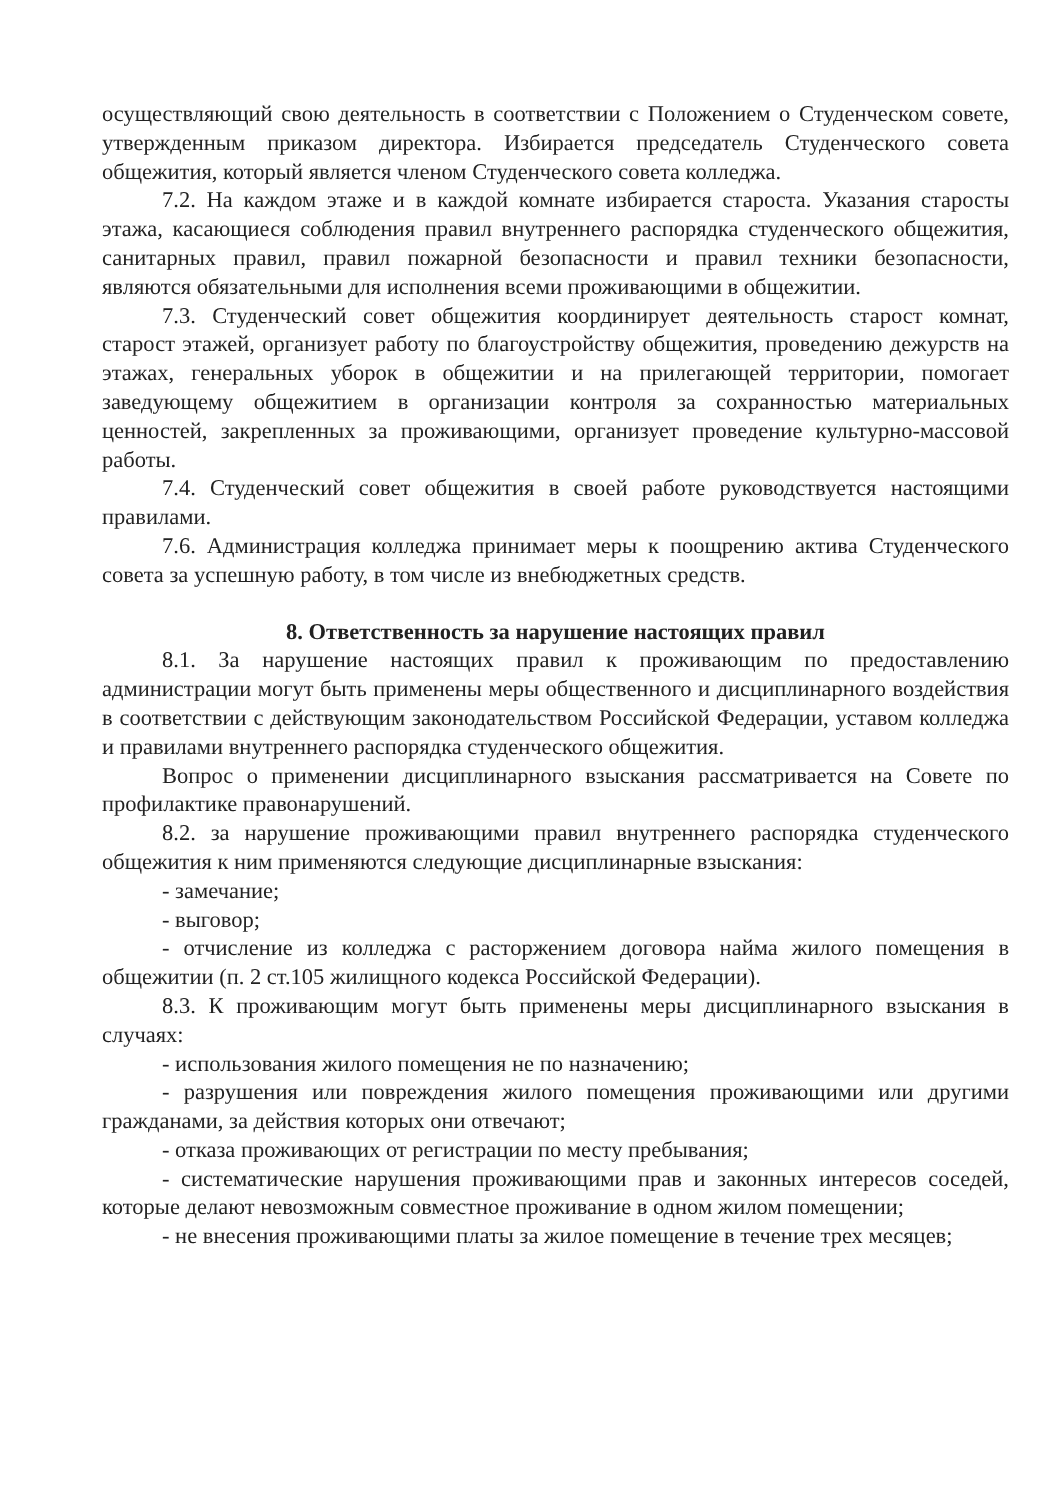осуществляющий свою деятельность в соответствии с Положением о Студенческом совете, утвержденным приказом директора. Избирается председатель Студенческого совета общежития, который является членом Студенческого совета колледжа.
7.2. На каждом этаже и в каждой комнате избирается староста. Указания старосты этажа, касающиеся соблюдения правил внутреннего распорядка студенческого общежития, санитарных правил, правил пожарной безопасности и правил техники безопасности, являются обязательными для исполнения всеми проживающими в общежитии.
7.3. Студенческий совет общежития координирует деятельность старост комнат, старост этажей, организует работу по благоустройству общежития, проведению дежурств на этажах, генеральных уборок в общежитии и на прилегающей территории, помогает заведующему общежитием в организации контроля за сохранностью материальных ценностей, закрепленных за проживающими, организует проведение культурно-массовой работы.
7.4. Студенческий совет общежития в своей работе руководствуется настоящими правилами.
7.6. Администрация колледжа принимает меры к поощрению актива Студенческого совета за успешную работу, в том числе из внебюджетных средств.
8. Ответственность за нарушение настоящих правил
8.1. За нарушение настоящих правил к проживающим по предоставлению администрации могут быть применены меры общественного и дисциплинарного воздействия в соответствии с действующим законодательством Российской Федерации, уставом колледжа и правилами внутреннего распорядка студенческого общежития.
Вопрос о применении дисциплинарного взыскания рассматривается на Совете по профилактике правонарушений.
8.2. за нарушение проживающими правил внутреннего распорядка студенческого общежития к ним применяются следующие дисциплинарные взыскания:
- замечание;
- выговор;
- отчисление из колледжа с расторжением договора найма жилого помещения в общежитии (п. 2 ст.105 жилищного кодекса Российской Федерации).
8.3. К проживающим могут быть применены меры дисциплинарного взыскания в случаях:
- использования жилого помещения не по назначению;
- разрушения или повреждения жилого помещения проживающими или другими гражданами, за действия которых они отвечают;
- отказа проживающих от регистрации по месту пребывания;
- систематические нарушения проживающими прав и законных интересов соседей, которые делают невозможным совместное проживание в одном жилом помещении;
- не внесения проживающими платы за жилое помещение в течение трех месяцев;